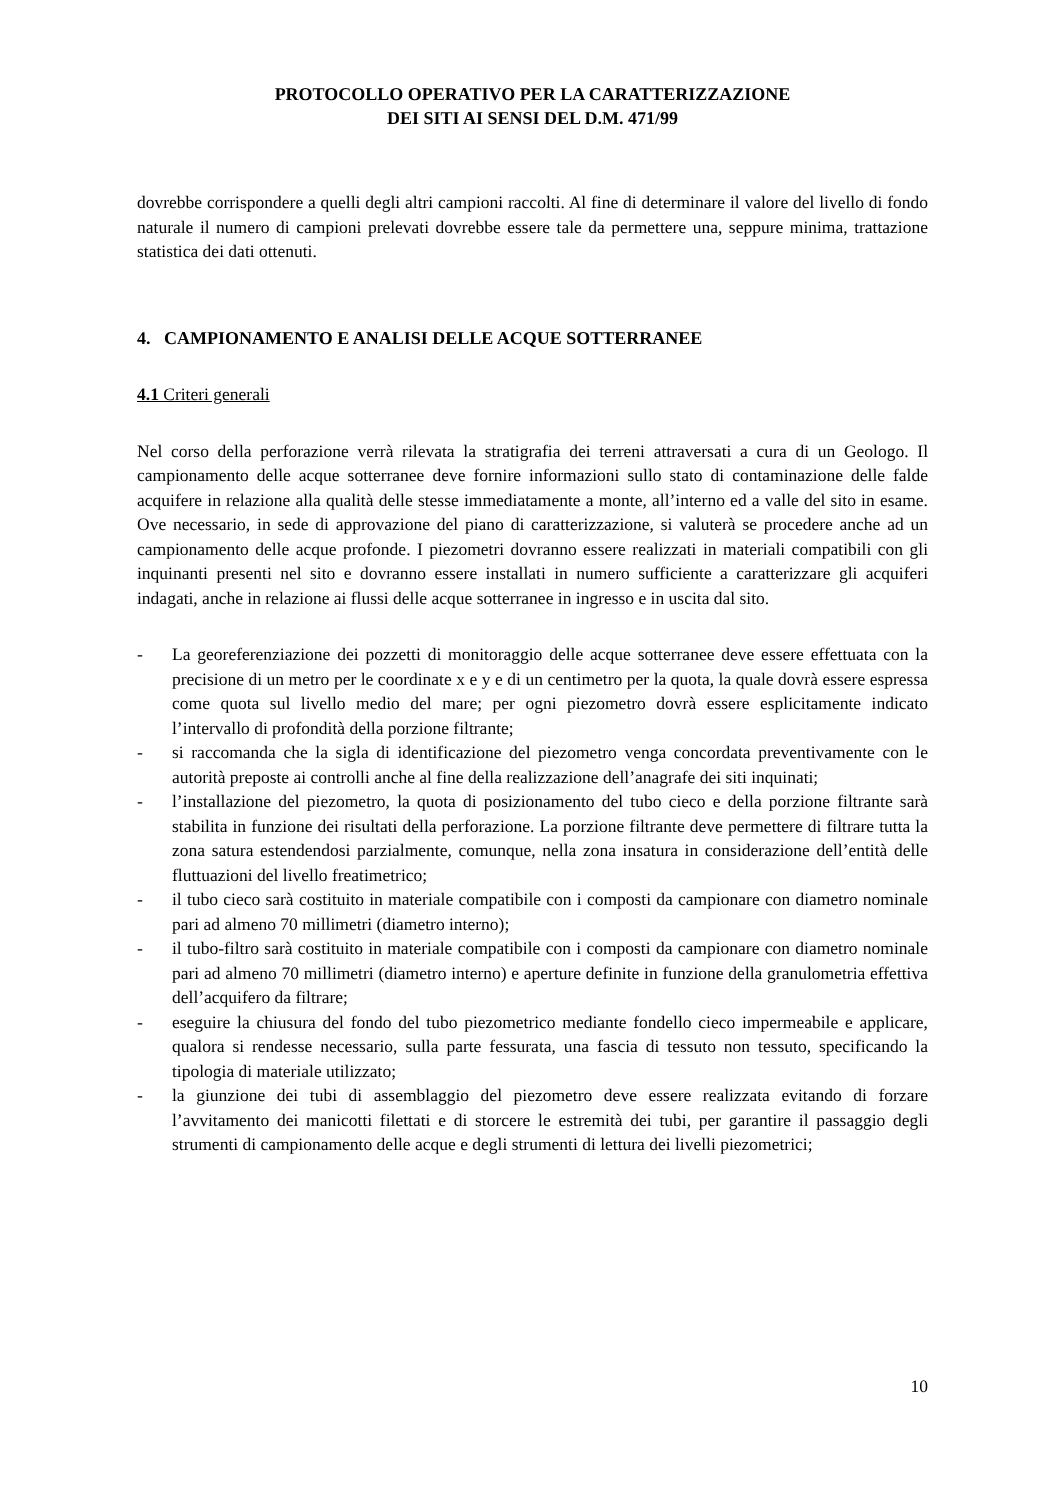PROTOCOLLO OPERATIVO PER LA CARATTERIZZAZIONE
DEI SITI AI SENSI DEL D.M. 471/99
dovrebbe corrispondere a quelli degli altri campioni raccolti. Al fine di determinare il valore del livello di fondo naturale il numero di campioni prelevati dovrebbe essere tale da permettere una, seppure minima, trattazione statistica dei dati ottenuti.
4. CAMPIONAMENTO E ANALISI DELLE ACQUE SOTTERRANEE
4.1 Criteri generali
Nel corso della perforazione verrà rilevata la stratigrafia dei terreni attraversati a cura di un Geologo. Il campionamento delle acque sotterranee deve fornire informazioni sullo stato di contaminazione delle falde acquifere in relazione alla qualità delle stesse immediatamente a monte, all’interno ed a valle del sito in esame. Ove necessario, in sede di approvazione del piano di caratterizzazione, si valuterà se procedere anche ad un campionamento delle acque profonde. I piezometri dovranno essere realizzati in materiali compatibili con gli inquinanti presenti nel sito e dovranno essere installati in numero sufficiente a caratterizzare gli acquiferi indagati, anche in relazione ai flussi delle acque sotterranee in ingresso e in uscita dal sito.
- La georeferenziazione dei pozzetti di monitoraggio delle acque sotterranee deve essere effettuata con la precisione di un metro per le coordinate x e y e di un centimetro per la quota, la quale dovrà essere espressa come quota sul livello medio del mare; per ogni piezometro dovrà essere esplicitamente indicato l’intervallo di profondità della porzione filtrante;
- si raccomanda che la sigla di identificazione del piezometro venga concordata preventivamente con le autorità preposte ai controlli anche al fine della realizzazione dell’anagrafe dei siti inquinati;
- l’installazione del piezometro, la quota di posizionamento del tubo cieco e della porzione filtrante sarà stabilita in funzione dei risultati della perforazione. La porzione filtrante deve permettere di filtrare tutta la zona satura estendendosi parzialmente, comunque, nella zona insatura in considerazione dell’entità delle fluttuazioni del livello freatimetrico;
- il tubo cieco sarà costituito in materiale compatibile con i composti da campionare con diametro nominale pari ad almeno 70 millimetri (diametro interno);
- il tubo-filtro sarà costituito in materiale compatibile con i composti da campionare con diametro nominale pari ad almeno 70 millimetri (diametro interno) e aperture definite in funzione della granulometria effettiva dell’acquifero da filtrare;
- eseguire la chiusura del fondo del tubo piezometrico mediante fondello cieco impermeabile e applicare, qualora si rendesse necessario, sulla parte fessurata, una fascia di tessuto non tessuto, specificando la tipologia di materiale utilizzato;
- la giunzione dei tubi di assemblaggio del piezometro deve essere realizzata evitando di forzare l’avvitamento dei manicotti filettati e di storcere le estremità dei tubi, per garantire il passaggio degli strumenti di campionamento delle acque e degli strumenti di lettura dei livelli piezometrici;
10